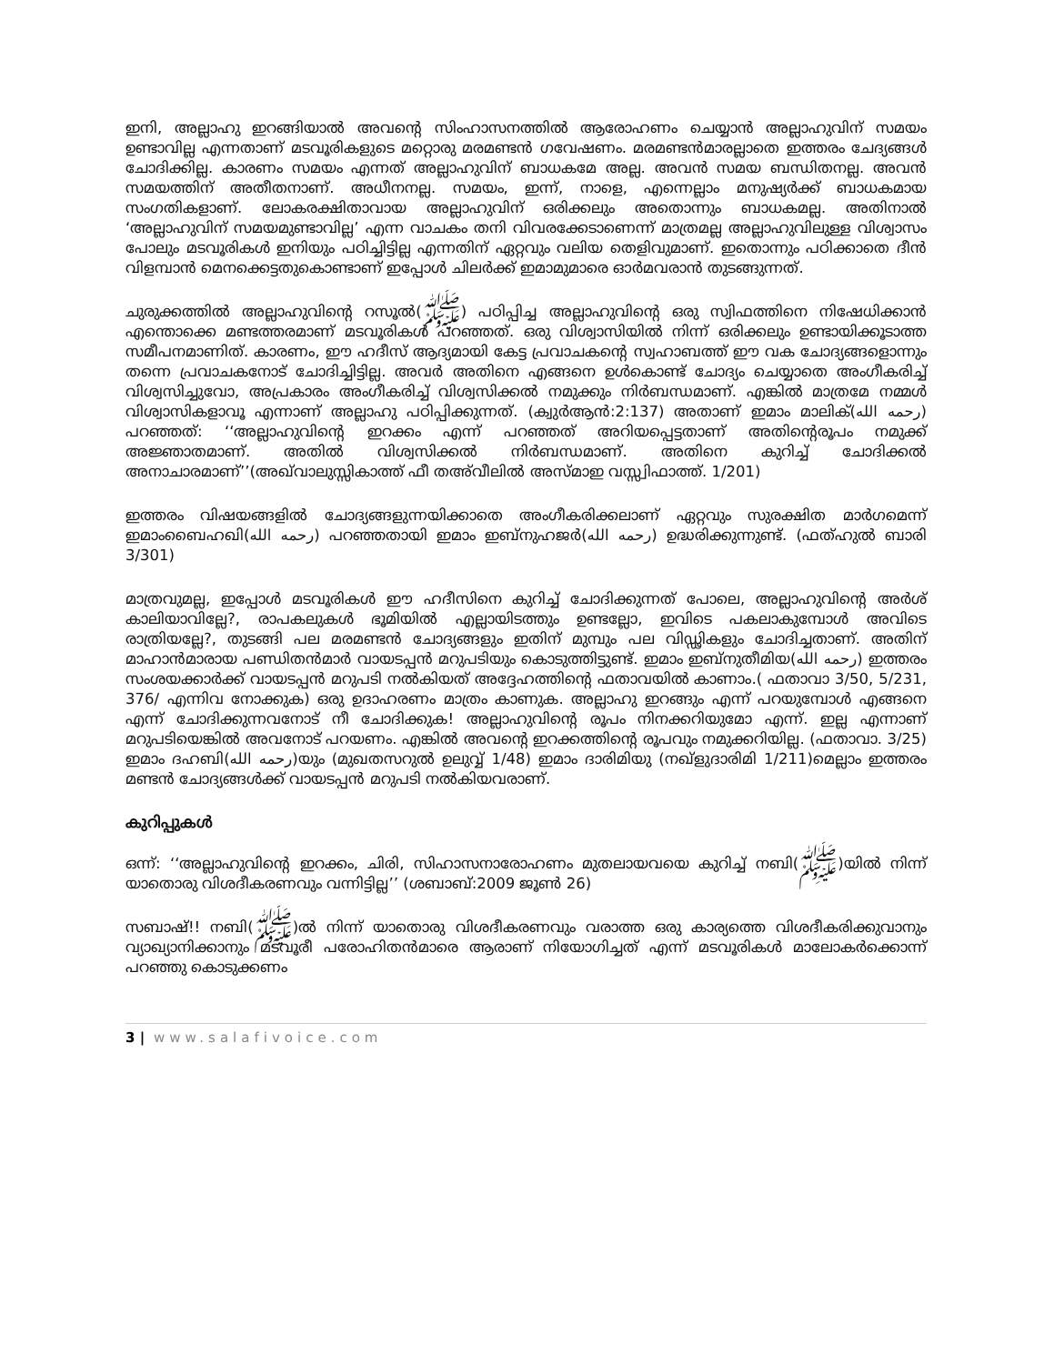ഇനി, അല്ലാഹു ഇറങ്ങിയാൽ അവന്റെ സിംഹാസനത്തിൽ ആരോഹണം ചെയ്യാൻ അല്ലാഹുവിന് സമയം ഉണ്ടാവില്ല എന്നതാണ് മടവൂരികളുടെ മറ്റൊരു മരമണ്ടൻ ഗവേഷണം. മരമണ്ടൻമാരല്ലാതെ ഇത്തരം ചേദ്യങ്ങൾ ചോദിക്കില്ല. കാരണം സമയം എന്നത് അല്ലാഹുവിന് ബാധകമേ അല്ല. അവൻ സമയ ബന്ധിതനല്ല. അവൻ സമയത്തിന് അതീതനാണ്. അധീനനല്ല. സമയം, ഇന്ന്, നാളെ, എന്നെല്ലാം മനുഷ്യർക്ക് ബാധകമായ സംഗതികളാണ്. ലോകരക്ഷിതാവായ അല്ലാഹുവിന് ഒരിക്കലും അതൊന്നും ബാധകമല്ല. അതിനാൽ ‘അല്ലാഹുവിന് സമയമുണ്ടാവില്ല’ എന്ന വാചകം തനി വിവരക്കേടാണെന്ന് മാത്രമല്ല അല്ലാഹുവിലുള്ള വിശ്വാസം പോലും മടവൂരികൾ ഇനിയും പഠിച്ചിട്ടില്ല എന്നതിന് ഏറ്റവും വലിയ തെളിവുമാണ്. ഇതൊന്നും പഠിക്കാതെ ദീൻ വിളമ്പാൻ മെനക്കെട്ടതുകൊണ്ടാണ് ഇപ്പോൾ ചിലർക്ക് ഇമാമുമാരെ ഓർമവരാൻ തുടങ്ങുന്നത്.
ചുരുക്കത്തിൽ അല്ലാഹുവിന്റെ റസൂൽ(ﷺ) പഠിപ്പിച്ച അല്ലാഹുവിന്റെ ഒരു സ്വിഫത്തിനെ നിഷേധിക്കാൻ എന്തൊക്കെ മണ്ടത്തരമാണ് മടവൂരികൾ പറഞ്ഞത്. ഒരു വിശ്വാസിയിൽ നിന്ന് ഒരിക്കലും ഉണ്ടായിക്കൂടാത്ത സമീപനമാണിത്. കാരണം, ഈ ഹദീസ് ആദ്യമായി കേട്ട പ്രവാചകന്റെ സ്വഹാബത്ത് ഈ വക ചോദ്യങ്ങളൊന്നും തന്നെ പ്രവാചകനോട് ചോദിച്ചിട്ടില്ല. അവർ അതിനെ എങ്ങനെ ഉൾകൊണ്ട് ചോദ്യം ചെയ്യാതെ അംഗീകരിച്ച് വിശ്വസിച്ചുവോ, അപ്രകാരം അംഗീകരിച്ച് വിശ്വസിക്കൽ നമുക്കും നിർബന്ധമാണ്. എങ്കിൽ മാത്രമേ നമ്മൾ വിശ്വാസികളാവൂ എന്നാണ് അല്ലാഹു പഠിപ്പിക്കുന്നത്. (ക്വുർആൻ:2:137) അതാണ് ഇമാം മാലിക്(رحمه الله) പറഞ്ഞത്: ‘‘അല്ലാഹുവിന്റെ ഇറക്കം എന്ന് പറഞ്ഞത് അറിയപ്പെട്ടതാണ് അതിന്റെരൂപം നമുക്ക് അജ്ഞാതമാണ്. അതിൽ വിശ്വസിക്കൽ നിർബന്ധമാണ്. അതിനെ കുറിച്ച് ചോദിക്കൽ അനാചാരമാണ്’’(അഖ്‌വാലുസ്സികാത്ത് ഫീ തഅ്‌വീലിൽ അസ്‌മാഇ വസ്സ്വിഫാത്ത്. 1/201)
ഇത്തരം വിഷയങ്ങളിൽ ചോദ്യങ്ങളുന്നയിക്കാതെ അംഗീകരിക്കലാണ് ഏറ്റവും സുരക്ഷിത മാർഗമെന്ന് ഇമാംബൈഹഖി(رحمه الله) പറഞ്ഞതായി ഇമാം ഇബ്‌നുഹജർ(رحمه الله) ഉദ്ധരിക്കുന്നുണ്ട്. (ഫത്ഹുൽ ബാരി 3/301)
മാത്രവുമല്ല, ഇപ്പോൾ മടവൂരികൾ ഈ ഹദീസിനെ കുറിച്ച് ചോദിക്കുന്നത് പോലെ, അല്ലാഹുവിന്റെ അർശ് കാലിയാവില്ലേ?, രാപകലുകൾ ഭൂമിയിൽ എല്ലായിടത്തും ഉണ്ടല്ലോ, ഇവിടെ പകലാകുമ്പോൾ അവിടെ രാത്രിയല്ലേ?, തുടങ്ങി പല മരമണ്ടൻ ചോദ്യങ്ങളും ഇതിന് മുമ്പും പല വിഡ്ഢികളും ചോദിച്ചതാണ്. അതിന് മാഹാൻമാരായ പണ്ഡിതൻമാർ വായടപ്പൻ മറുപടിയും കൊടുത്തിട്ടുണ്ട്. ഇമാം ഇബ്‌നുതീമിയ(رحمه الله) ഇത്തരം സംശയക്കാർക്ക് വായടപ്പൻ മറുപടി നൽകിയത് അദ്ദേഹത്തിന്റെ ഫതാവയിൽ കാണാം.( ഫതാവാ 3/50, 5/231, 376/ എന്നിവ നോക്കുക) ഒരു ഉദാഹരണം മാത്രം കാണുക. അല്ലാഹു ഇറങ്ങും എന്ന് പറയുമ്പോൾ എങ്ങനെ എന്ന് ചോദിക്കുന്നവനോട് നീ ചോദിക്കുക! അല്ലാഹുവിന്റെ രൂപം നിനക്കറിയുമോ എന്ന്. ഇല്ല എന്നാണ് മറുപടിയെങ്കിൽ അവനോട് പറയണം. എങ്കിൽ അവന്റെ ഇറക്കത്തിന്റെ രൂപവും നമുക്കറിയില്ല. (ഫതാവാ. 3/25) ഇമാം ദഹബി(رحمه الله)യും (മുഖതസറുൽ ഉലുവ്വ് 1/48) ഇമാം ദാരിമിയു (നഖ്‌ളുദാരിമി 1/211)മെല്ലാം ഇത്തരം മണ്ടൻ ചോദ്യങ്ങൾക്ക് വായടപ്പൻ മറുപടി നൽകിയവരാണ്.
കുറിപ്പുകൾ
ഒന്ന്: ‘‘അല്ലാഹുവിന്റെ ഇറക്കം, ചിരി, സിഹാസനാരോഹണം മുതലായവയെ കുറിച്ച് നബി(ﷺ)യിൽ നിന്ന് യാതൊരു വിശദീകരണവും വന്നിട്ടില്ല’’ (ശബാബ്:2009 ജൂൺ 26)
സബാഷ്!! നബി(ﷺ)ൽ നിന്ന് യാതൊരു വിശദീകരണവും വരാത്ത ഒരു കാര്യത്തെ വിശദീകരിക്കുവാനും വ്യാഖ്യാനിക്കാനും മടവൂരീ പരോഹിതൻമാരെ ആരാണ് നിയോഗിച്ചത് എന്ന് മടവൂരികൾ മാലോകർക്കൊന്ന് പറഞ്ഞു കൊടുക്കണം
3 | www.salafivoice.com